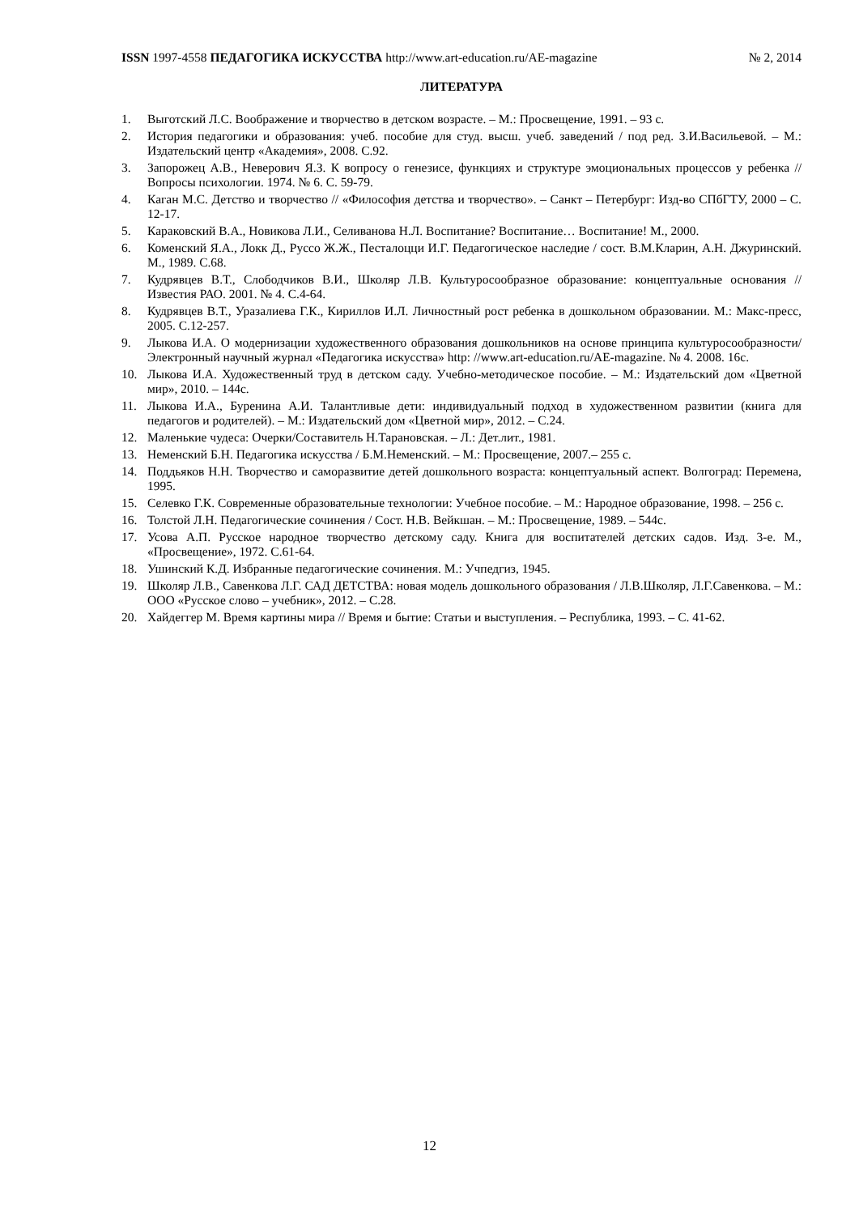ISSN 1997-4558 ПЕДАГОГИКА ИСКУССТВА http://www.art-education.ru/AE-magazine № 2, 2014
ЛИТЕРАТУРА
1. Выготский Л.С. Воображение и творчество в детском возрасте. – М.: Просвещение, 1991. – 93 с.
2. История педагогики и образования: учеб. пособие для студ. высш. учеб. заведений / под ред. З.И.Васильевой. – М.: Издательский центр «Академия», 2008. С.92.
3. Запорожец А.В., Неверович Я.З. К вопросу о генезисе, функциях и структуре эмоциональных процессов у ребенка // Вопросы психологии. 1974. № 6. С. 59-79.
4. Каган М.С. Детство и творчество // «Философия детства и творчество». – Санкт – Петербург: Изд-во СПбГТУ, 2000 – С. 12-17.
5. Караковский В.А., Новикова Л.И., Селиванова Н.Л. Воспитание? Воспитание… Воспитание! М., 2000.
6. Коменский Я.А., Локк Д., Руссо Ж.Ж., Песталоцци И.Г. Педагогическое наследие / сост. В.М.Кларин, А.Н. Джуринский. М., 1989. С.68.
7. Кудрявцев В.Т., Слободчиков В.И., Школяр Л.В. Культуросообразное образование: концептуальные основания // Известия РАО. 2001. № 4. С.4-64.
8. Кудрявцев В.Т., Уразалиева Г.К., Кириллов И.Л. Личностный рост ребенка в дошкольном образовании. М.: Макс-пресс, 2005. С.12-257.
9. Лыкова И.А. О модернизации художественного образования дошкольников на основе принципа культуросообразности/ Электронный научный журнал «Педагогика искусства» http: //www.art-education.ru/AE-magazine. № 4. 2008. 16с.
10. Лыкова И.А. Художественный труд в детском саду. Учебно-методическое пособие. – М.: Издательский дом «Цветной мир», 2010. – 144с.
11. Лыкова И.А., Буренина А.И. Талантливые дети: индивидуальный подход в художественном развитии (книга для педагогов и родителей). – М.: Издательский дом «Цветной мир», 2012. – С.24.
12. Маленькие чудеса: Очерки/Составитель Н.Тарановская. – Л.: Дет.лит., 1981.
13. Неменский Б.Н. Педагогика искусства / Б.М.Неменский. – М.: Просвещение, 2007.– 255 с.
14. Поддьяков Н.Н. Творчество и саморазвитие детей дошкольного возраста: концептуальный аспект. Волгоград: Перемена, 1995.
15. Селевко Г.К. Современные образовательные технологии: Учебное пособие. – М.: Народное образование, 1998. – 256 с.
16. Толстой Л.Н. Педагогические сочинения / Сост. Н.В. Вейкшан. – М.: Просвещение, 1989. – 544с.
17. Усова А.П. Русское народное творчество детскому саду. Книга для воспитателей детских садов. Изд. 3-е. М., «Просвещение», 1972. С.61-64.
18. Ушинский К.Д. Избранные педагогические сочинения. М.: Учпедгиз, 1945.
19. Школяр Л.В., Савенкова Л.Г. САД ДЕТСТВА: новая модель дошкольного образования / Л.В.Школяр, Л.Г.Савенкова. – М.: ООО «Русское слово – учебник», 2012. – С.28.
20. Хайдеггер М. Время картины мира // Время и бытие: Статьи и выступления. – Республика, 1993. – С. 41-62.
12